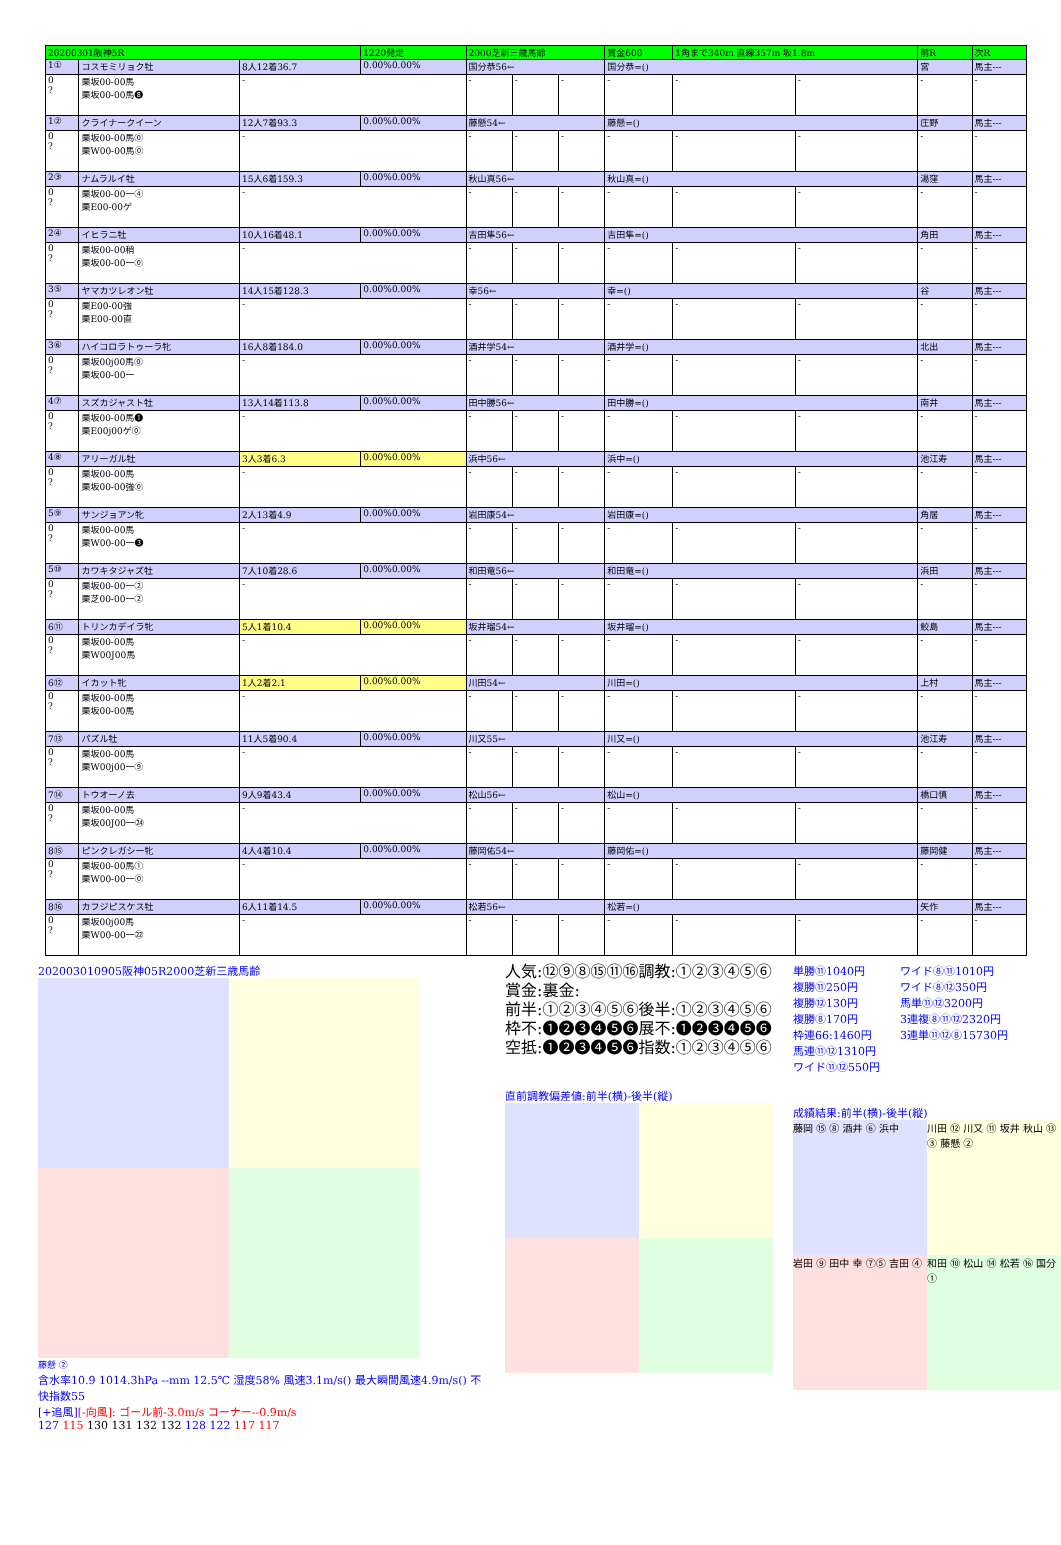| 20200301阪神5R | | | 1220発走 | 2000芝新三歳馬齢 | | | 賞金600 | 1角まで340m 直線357m 坂1.8m | | 前R | 次R |
| 1① | コスモミリョク牡 | 8人12着36.7 | 0.00%0.00% | 国分恭56← | | | 国分恭=() | | | 宮 | 馬主--- |
| 0 ? | 栗坂00-00馬 栗坂00-00馬❽ | - | | - | - | - | - | - | - | - | - |
| 1② | クライナークイーン | 12人7着93.3 | 0.00%0.00% | 藤懸54← | | | 藤懸=() | | | 庄野 | 馬主--- |
| 0 ? | 栗坂00-00馬⓪ 栗W00-00馬⓪ | - | | - | - | - | - | - | - | - | - |
| 2③ | ナムラルイ牡 | 15人6着159.3 | 0.00%0.00% | 秋山真56← | | | 秋山真=() | | | 湯窪 | 馬主--- |
| 0 ? | 栗坂00-00一④ 栗E00-00ゲ | - | | - | - | - | - | - | - | - | - |
| 2④ | イヒラニ牡 | 10人16着48.1 | 0.00%0.00% | 吉田隼56← | | | 吉田隼=() | | | 角田 | 馬主--- |
| 0 ? | 栗坂00-00稍 栗坂00-00一⓪ | - | | - | - | - | - | - | - | - | - |
| 3⑤ | ヤマカツレオン牡 | 14人15着128.3 | 0.00%0.00% | 幸56← | | | 幸=() | | | 谷 | 馬主--- |
| 0 ? | 栗E00-00強 栗E00-00直 | - | | - | - | - | - | - | - | - | - |
| 3⑥ | ハイコロラトゥーラ牝 | 16人8着184.0 | 0.00%0.00% | 酒井学54← | | | 酒井学=() | | | 北出 | 馬主--- |
| 0 ? | 栗坂00j00馬⓪ 栗坂00-00一 | - | | - | - | - | - | - | - | - | - |
| 4⑦ | スズカジャスト牡 | 13人14着113.8 | 0.00%0.00% | 田中勝56← | | | 田中勝=() | | | 南井 | 馬主--- |
| 0 ? | 栗坂00-00馬❶ 栗E00j00ゲ⓪ | - | | - | - | - | - | - | - | - | - |
| 4⑧ | アリーガル牡 | 3人3着6.3 | 0.00%0.00% | 浜中56← | | | 浜中=() | | | 池江寿 | 馬主--- |
| 0 ? | 栗坂00-00馬 栗坂00-00強⓪ | - | | - | - | - | - | - | - | - | - |
| 5⑨ | サンジョアン牝 | 2人13着4.9 | 0.00%0.00% | 岩田康54← | | | 岩田康=() | | | 角居 | 馬主--- |
| 0 ? | 栗坂00-00馬 栗W00-00一❸ | - | | - | - | - | - | - | - | - | - |
| 5⑩ | カワキタジャズ牡 | 7人10着28.6 | 0.00%0.00% | 和田竜56← | | | 和田竜=() | | | 浜田 | 馬主--- |
| 0 ? | 栗坂00-00一② 栗芝00-00一② | - | | - | - | - | - | - | - | - | - |
| 6⑪ | トリンカデイラ牝 | 5人1着10.4 | 0.00%0.00% | 坂井瑠54← | | | 坂井瑠=() | | | 鮫島 | 馬主--- |
| 0 ? | 栗坂00-00馬 栗W00J00馬 | - | | - | - | - | - | - | - | - | - |
| 6⑫ | イカット牝 | 1人2着2.1 | 0.00%0.00% | 川田54← | | | 川田=() | | | 上村 | 馬主--- |
| 0 ? | 栗坂00-00馬 栗坂00-00馬 | - | | - | - | - | - | - | - | - | - |
| 7⑬ | パズル牡 | 11人5着90.4 | 0.00%0.00% | 川又55← | | | 川又=() | | | 池江寿 | 馬主--- |
| 0 ? | 栗坂00-00馬 栗W00j00一⑨ | - | | - | - | - | - | - | - | - | - |
| 7⑭ | トウオーノ去 | 9人9着43.4 | 0.00%0.00% | 松山56← | | | 松山=() | | | 橋口慎 | 馬主--- |
| 0 ? | 栗坂00-00馬 栗坂00J00一㉔ | - | | - | - | - | - | - | - | - | - |
| 8⑮ | ピンクレガシー牝 | 4人4着10.4 | 0.00%0.00% | 藤岡佑54← | | | 藤岡佑=() | | | 藤岡健 | 馬主--- |
| 0 ? | 栗坂00-00馬① 栗W00-00一⓪ | - | | - | - | - | - | - | - | - | - |
| 8⑯ | カフジピスケス牡 | 6人11着14.5 | 0.00%0.00% | 松若56← | | | 松若=() | | | 矢作 | 馬主--- |
| 0 ? | 栗坂00j00馬 栗W00-00一㉒ | - | | - | - | - | - | - | - | - | - |
202003010905阪神05R2000芝新三歳馬齢
藤懸 ②
含水率10.9 1014.3hPa --mm 12.5℃ 湿度58% 風速3.1m/s() 最大瞬間風速4.9m/s() 不快指数55
[+追風][-向風]: ゴール前-3.0m/s コーナー--0.9m/s
127 115 130 131 132 132 128 122 117 117
人気:⑫⑨⑧⑮⑪⑯調教:①②③④⑤⑥
賞金:裏金:
前半:①②③④⑤⑥後半:①②③④⑤⑥
枠不:❶❷❸❹❺❻展不:❶❷❸❹❺❻
空抵:❶❷❸❹❺❻指数:①②③④⑤⑥
直前調教偏差値:前半(横)-後半(縦)
単勝⑪1040円
複勝⑪250円
複勝⑫130円
複勝⑧170円
枠連66:1460円
馬連⑪⑫1310円
ワイド⑪⑫550円
ワイド⑧⑪1010円
ワイド⑧⑫350円
馬単⑪⑫3200円
3連複⑧⑪⑫2320円
3連単⑪⑫⑧15730円
成績結果:前半(横)-後半(縦)
藤岡 ⑮ ⑧ 酒井 ⑥ 浜中
川田 ⑫ 川又 ⑪ 坂井 秋山 ⑬ ③ 藤懸 ②
岩田 ⑨ 田中 幸 ⑦⑤ 吉田 ④
和田 ⑩ 松山 ⑭ 松若 ⑯ 国分 ①